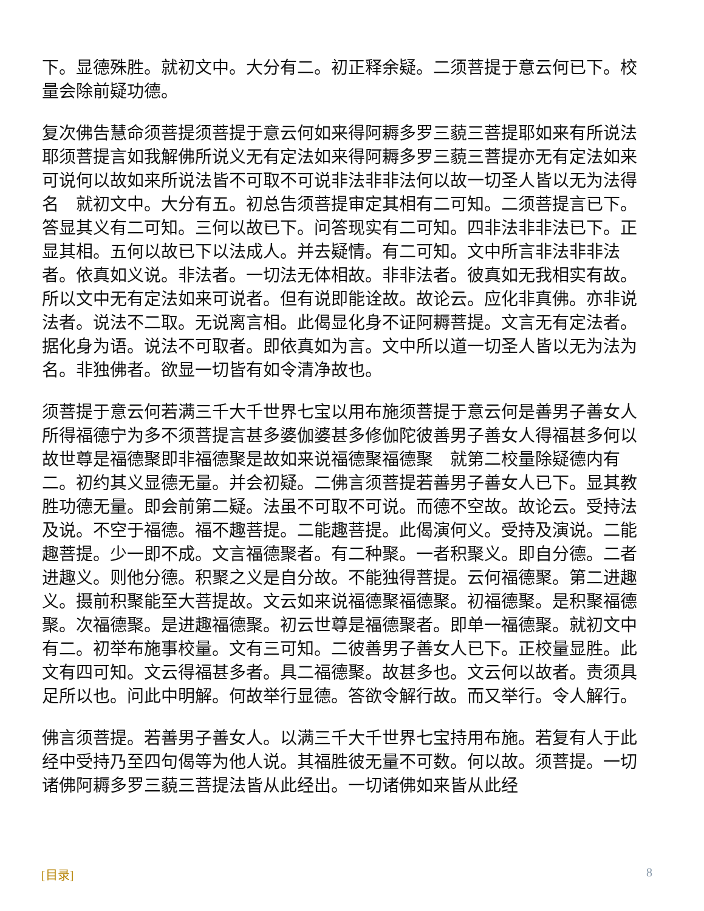下。显德殊胜。就初文中。大分有二。初正释余疑。二须菩提于意云何已下。校量会除前疑功德。
复次佛告慧命须菩提须菩提于意云何如来得阿耨多罗三藐三菩提耶如来有所说法耶须菩提言如我解佛所说义无有定法如来得阿耨多罗三藐三菩提亦无有定法如来可说何以故如来所说法皆不可取不可说非法非非法何以故一切圣人皆以无为法得名　就初文中。大分有五。初总告须菩提审定其相有二可知。二须菩提言已下。答显其义有二可知。三何以故已下。问答现实有二可知。四非法非非法已下。正显其相。五何以故已下以法成人。并去疑情。有二可知。文中所言非法非非法者。依真如义说。非法者。一切法无体相故。非非法者。彼真如无我相实有故。所以文中无有定法如来可说者。但有说即能诠故。故论云。应化非真佛。亦非说法者。说法不二取。无说离言相。此偈显化身不证阿耨菩提。文言无有定法者。据化身为语。说法不可取者。即依真如为言。文中所以道一切圣人皆以无为法为名。非独佛者。欲显一切皆有如令清净故也。
须菩提于意云何若满三千大千世界七宝以用布施须菩提于意云何是善男子善女人所得福德宁为多不须菩提言甚多婆伽婆甚多修伽陀彼善男子善女人得福甚多何以故世尊是福德聚即非福德聚是故如来说福德聚福德聚　就第二校量除疑德内有二。初约其义显德无量。并会初疑。二佛言须菩提若善男子善女人已下。显其教胜功德无量。即会前第二疑。法虽不可取不可说。而德不空故。故论云。受持法及说。不空于福德。福不趣菩提。二能趣菩提。此偈演何义。受持及演说。二能趣菩提。少一即不成。文言福德聚者。有二种聚。一者积聚义。即自分德。二者进趣义。则他分德。积聚之义是自分故。不能独得菩提。云何福德聚。第二进趣义。摄前积聚能至大菩提故。文云如来说福德聚福德聚。初福德聚。是积聚福德聚。次福德聚。是进趣福德聚。初云世尊是福德聚者。即单一福德聚。就初文中有二。初举布施事校量。文有三可知。二彼善男子善女人已下。正校量显胜。此文有四可知。文云得福甚多者。具二福德聚。故甚多也。文云何以故者。责须具足所以也。问此中明解。何故举行显德。答欲令解行故。而又举行。令人解行。
佛言须菩提。若善男子善女人。以满三千大千世界七宝持用布施。若复有人于此经中受持乃至四句偈等为他人说。其福胜彼无量不可数。何以故。须菩提。一切诸佛阿耨多罗三藐三菩提法皆从此经出。一切诸佛如来皆从此经
[目录] 8